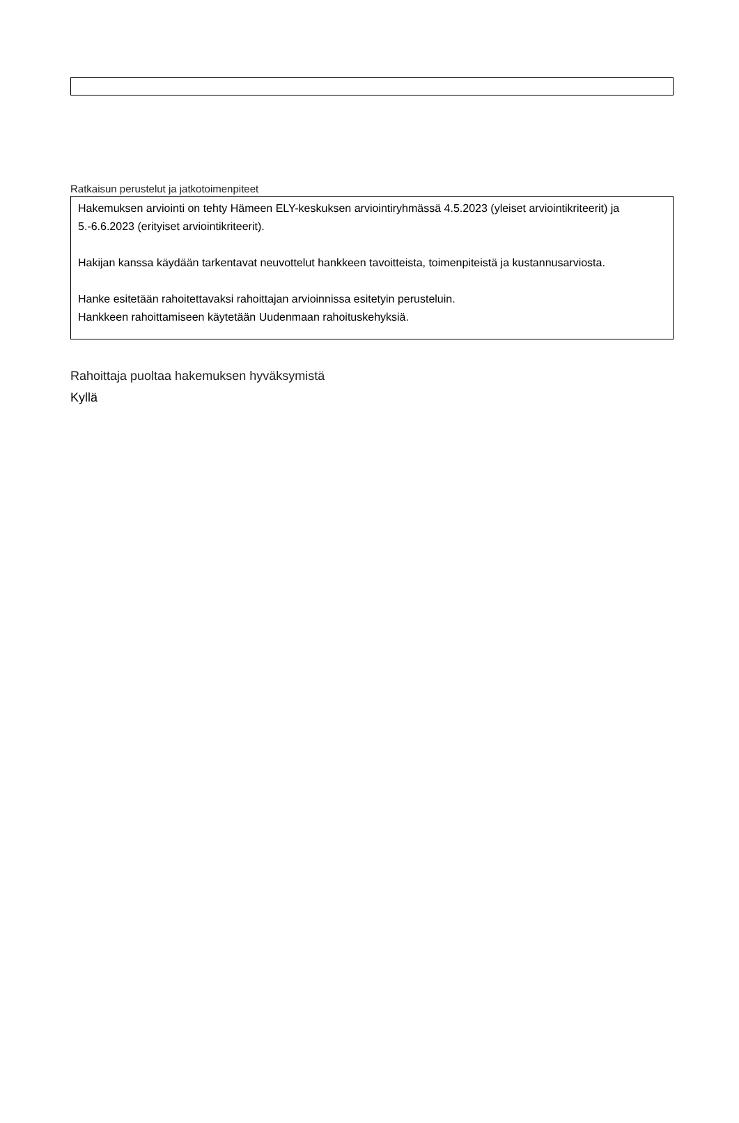Ratkaisun perustelut ja jatkotoimenpiteet
Hakemuksen arviointi on tehty Hämeen ELY-keskuksen arviointiryhmässä 4.5.2023 (yleiset arviointikriteerit) ja 5.-6.6.2023 (erityiset arviointikriteerit).
Hakijan kanssa käydään tarkentavat neuvottelut hankkeen tavoitteista, toimenpiteistä ja kustannusarviosta.
Hanke esitetään rahoitettavaksi rahoittajan arvioinnissa esitetyin perusteluin.
Hankkeen rahoittamiseen käytetään Uudenmaan rahoituskehyksiä.
Rahoittaja puoltaa hakemuksen hyväksymistä
Kyllä